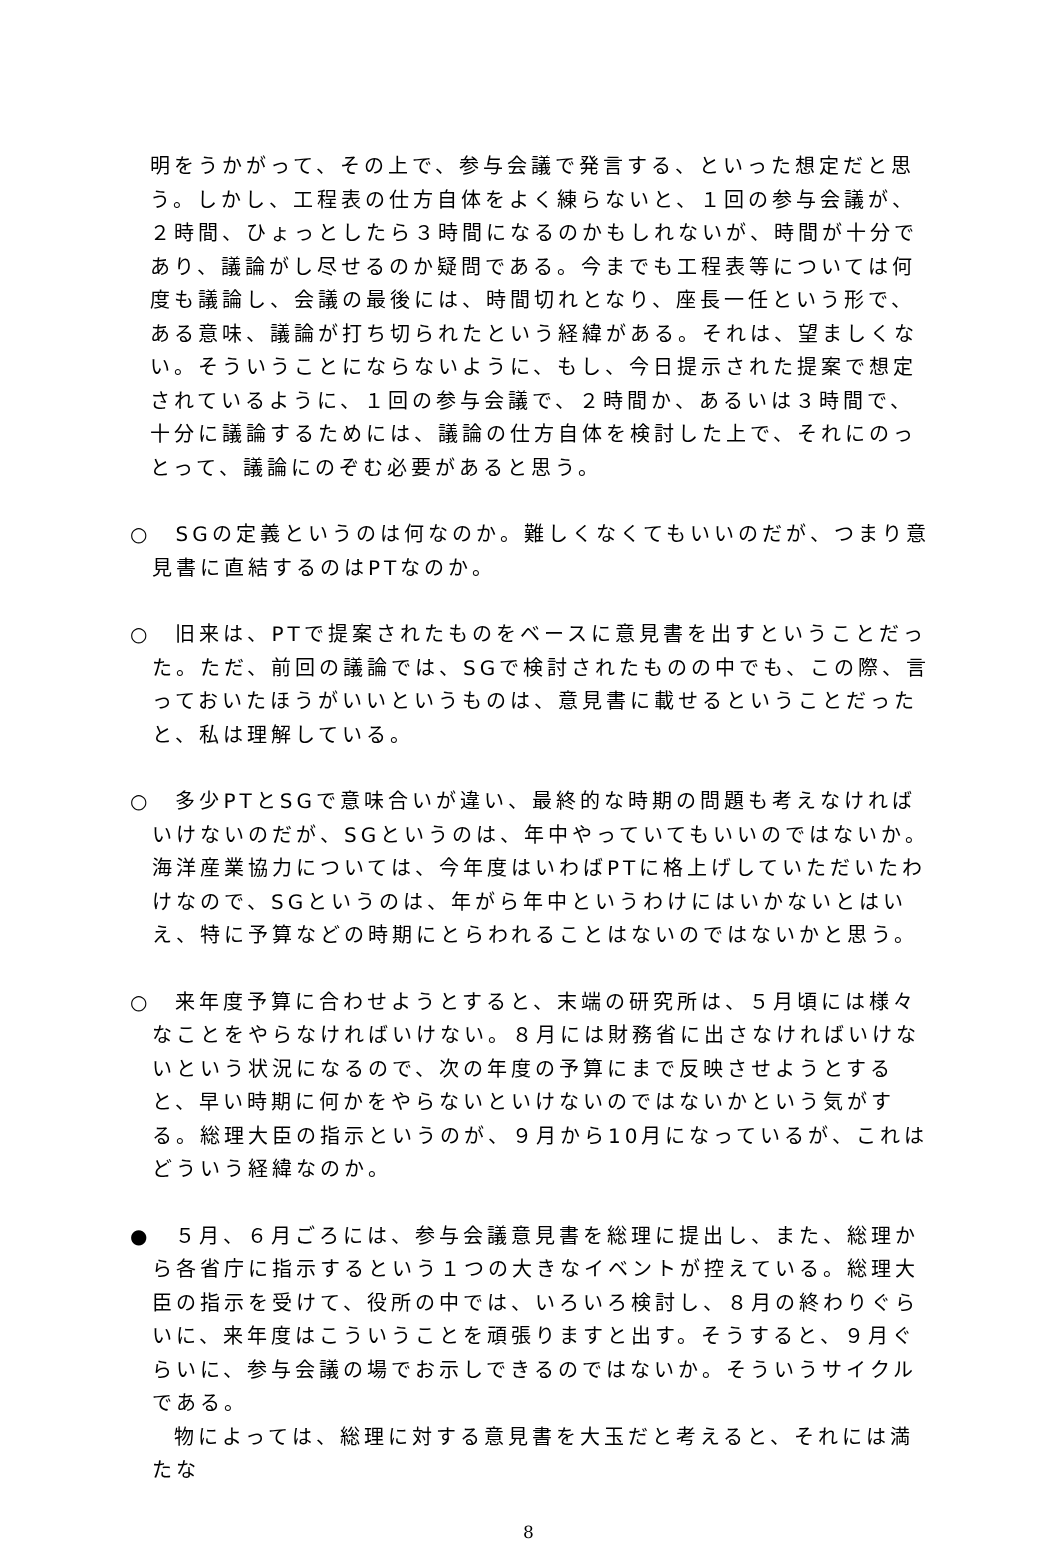明をうかがって、その上で、参与会議で発言する、といった想定だと思う。しかし、工程表の仕方自体をよく練らないと、１回の参与会議が、２時間、ひょっとしたら３時間になるのかもしれないが、時間が十分であり、議論がし尽せるのか疑問である。今までも工程表等については何度も議論し、会議の最後には、時間切れとなり、座長一任という形で、ある意味、議論が打ち切られたという経緯がある。それは、望ましくない。そういうことにならないように、もし、今日提示された提案で想定されているように、１回の参与会議で、２時間か、あるいは３時間で、十分に議論するためには、議論の仕方自体を検討した上で、それにのっとって、議論にのぞむ必要があると思う。
○　SGの定義というのは何なのか。難しくなくてもいいのだが、つまり意見書に直結するのはPTなのか。
○　旧来は、PTで提案されたものをベースに意見書を出すということだった。ただ、前回の議論では、SGで検討されたものの中でも、この際、言っておいたほうがいいというものは、意見書に載せるということだったと、私は理解している。
○　多少PTとSGで意味合いが違い、最終的な時期の問題も考えなければいけないのだが、SGというのは、年中やっていてもいいのではないか。海洋産業協力については、今年度はいわばPTに格上げしていただいたわけなので、SGというのは、年がら年中というわけにはいかないとはいえ、特に予算などの時期にとらわれることはないのではないかと思う。
○　来年度予算に合わせようとすると、末端の研究所は、５月頃には様々なことをやらなければいけない。８月には財務省に出さなければいけないという状況になるので、次の年度の予算にまで反映させようとすると、早い時期に何かをやらないといけないのではないかという気がする。総理大臣の指示というのが、９月から10月になっているが、これはどういう経緯なのか。
●　５月、６月ごろには、参与会議意見書を総理に提出し、また、総理から各省庁に指示するという１つの大きなイベントが控えている。総理大臣の指示を受けて、役所の中では、いろいろ検討し、８月の終わりぐらいに、来年度はこういうことを頑張りますと出す。そうすると、９月ぐらいに、参与会議の場でお示しできるのではないか。そういうサイクルである。
物によっては、総理に対する意見書を大玉だと考えると、それには満たな
8